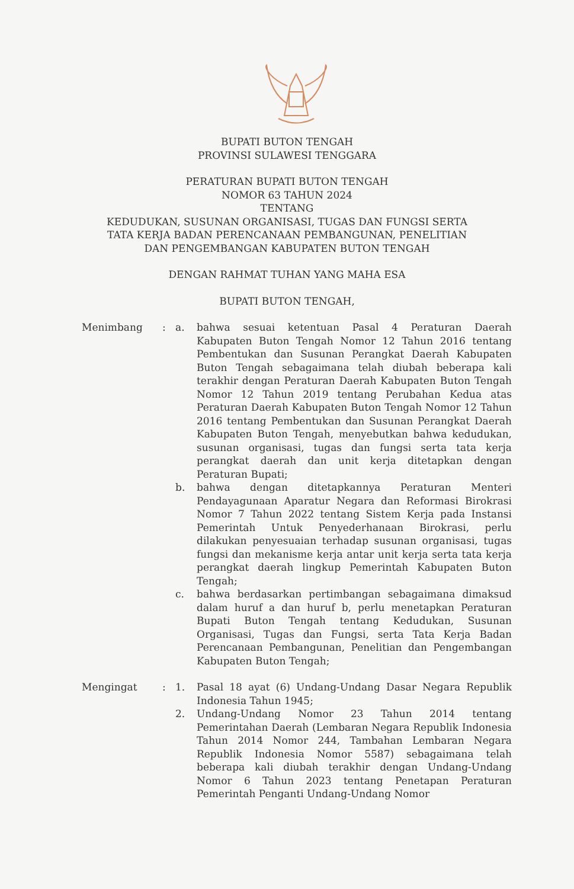BUPATI BUTON TENGAH
PROVINSI SULAWESI TENGGARA
PERATURAN BUPATI BUTON TENGAH
NOMOR 63 TAHUN 2024
TENTANG
KEDUDUKAN, SUSUNAN ORGANISASI, TUGAS DAN FUNGSI SERTA
TATA KERJA BADAN PERENCANAAN PEMBANGUNAN, PENELITIAN
DAN PENGEMBANGAN KABUPATEN BUTON TENGAH
DENGAN RAHMAT TUHAN YANG MAHA ESA
BUPATI BUTON TENGAH,
Menimbang
:
a.
bahwa sesuai ketentuan Pasal 4 Peraturan Daerah Kabupaten Buton Tengah Nomor 12 Tahun 2016 tentang Pembentukan dan Susunan Perangkat Daerah Kabupaten Buton Tengah sebagaimana telah diubah beberapa kali terakhir dengan Peraturan Daerah Kabupaten Buton Tengah Nomor 12 Tahun 2019 tentang Perubahan Kedua atas Peraturan Daerah Kabupaten Buton Tengah Nomor 12 Tahun 2016 tentang Pembentukan dan Susunan Perangkat Daerah Kabupaten Buton Tengah, menyebutkan bahwa kedudukan, susunan organisasi, tugas dan fungsi serta tata kerja perangkat daerah dan unit kerja ditetapkan dengan Peraturan Bupati;
b.
bahwa dengan ditetapkannya Peraturan Menteri Pendayagunaan Aparatur Negara dan Reformasi Birokrasi Nomor 7 Tahun 2022 tentang Sistem Kerja pada Instansi Pemerintah Untuk Penyederhanaan Birokrasi, perlu dilakukan penyesuaian terhadap susunan organisasi, tugas fungsi dan mekanisme kerja antar unit kerja serta tata kerja perangkat daerah lingkup Pemerintah Kabupaten Buton Tengah;
c.
bahwa berdasarkan pertimbangan sebagaimana dimaksud dalam huruf a dan huruf b, perlu menetapkan Peraturan Bupati Buton Tengah tentang Kedudukan, Susunan Organisasi, Tugas dan Fungsi, serta Tata Kerja Badan Perencanaan Pembangunan, Penelitian dan Pengembangan Kabupaten Buton Tengah;
Mengingat
:
1.
Pasal 18 ayat (6) Undang-Undang Dasar Negara Republik Indonesia Tahun 1945;
2.
Undang-Undang Nomor 23 Tahun 2014 tentang Pemerintahan Daerah (Lembaran Negara Republik Indonesia Tahun 2014 Nomor 244, Tambahan Lembaran Negara Republik Indonesia Nomor 5587) sebagaimana telah beberapa kali diubah terakhir dengan Undang-Undang Nomor 6 Tahun 2023 tentang Penetapan Peraturan Pemerintah Penganti Undang-Undang Nomor